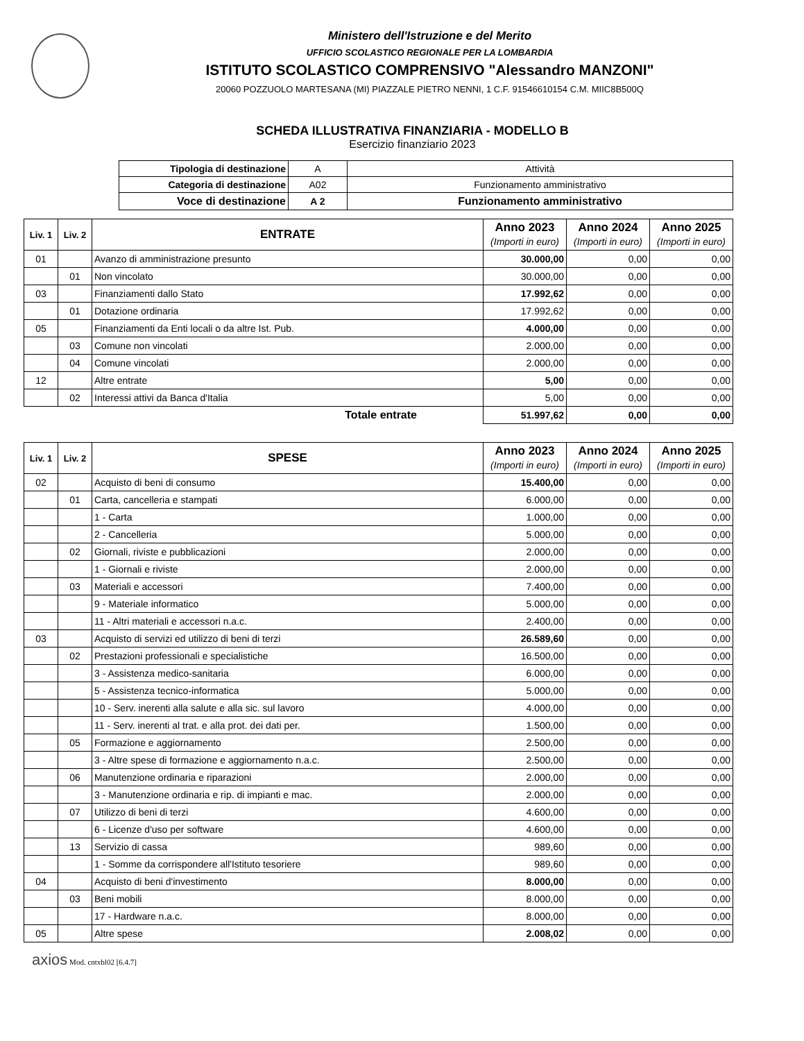Ministero dell'Istruzione e del Merito
UFFICIO SCOLASTICO REGIONALE PER LA LOMBARDIA
ISTITUTO SCOLASTICO COMPRENSIVO "Alessandro MANZONI"
20060 POZZUOLO MARTESANA (MI) PIAZZALE PIETRO NENNI, 1 C.F. 91546610154 C.M. MIIC8B500Q
SCHEDA ILLUSTRATIVA FINANZIARIA - MODELLO B
Esercizio finanziario 2023
| Tipologia di destinazione | A | Attività |
| Categoria di destinazione | A02 | Funzionamento amministrativo |
| Voce di destinazione | A 2 | Funzionamento amministrativo |
| Liv. 1 | Liv. 2 | ENTRATE | Anno 2023 (Importi in euro) | Anno 2024 (Importi in euro) | Anno 2025 (Importi in euro) |
| --- | --- | --- | --- | --- | --- |
| 01 | | Avanzo di amministrazione presunto | 30.000,00 | 0,00 | 0,00 |
| | 01 | Non vincolato | 30.000,00 | 0,00 | 0,00 |
| 03 | | Finanziamenti dallo Stato | 17.992,62 | 0,00 | 0,00 |
| | 01 | Dotazione ordinaria | 17.992,62 | 0,00 | 0,00 |
| 05 | | Finanziamenti da Enti locali o da altre Ist. Pub. | 4.000,00 | 0,00 | 0,00 |
| | 03 | Comune non vincolati | 2.000,00 | 0,00 | 0,00 |
| | 04 | Comune vincolati | 2.000,00 | 0,00 | 0,00 |
| 12 | | Altre entrate | 5,00 | 0,00 | 0,00 |
| | 02 | Interessi attivi da Banca d'Italia | 5,00 | 0,00 | 0,00 |
| Totale entrate | | | 51.997,62 | 0,00 | 0,00 |
| Liv. 1 | Liv. 2 | SPESE | Anno 2023 (Importi in euro) | Anno 2024 (Importi in euro) | Anno 2025 (Importi in euro) |
| --- | --- | --- | --- | --- | --- |
| 02 | | Acquisto di beni di consumo | 15.400,00 | 0,00 | 0,00 |
| | 01 | Carta, cancelleria e stampati | 6.000,00 | 0,00 | 0,00 |
| | | 1 - Carta | 1.000,00 | 0,00 | 0,00 |
| | | 2 - Cancelleria | 5.000,00 | 0,00 | 0,00 |
| | 02 | Giornali, riviste e pubblicazioni | 2.000,00 | 0,00 | 0,00 |
| | | 1 - Giornali e riviste | 2.000,00 | 0,00 | 0,00 |
| | 03 | Materiali e accessori | 7.400,00 | 0,00 | 0,00 |
| | | 9 - Materiale informatico | 5.000,00 | 0,00 | 0,00 |
| | | 11 - Altri materiali e accessori n.a.c. | 2.400,00 | 0,00 | 0,00 |
| 03 | | Acquisto di servizi ed utilizzo di beni di terzi | 26.589,60 | 0,00 | 0,00 |
| | 02 | Prestazioni professionali e specialistiche | 16.500,00 | 0,00 | 0,00 |
| | | 3 - Assistenza medico-sanitaria | 6.000,00 | 0,00 | 0,00 |
| | | 5 - Assistenza tecnico-informatica | 5.000,00 | 0,00 | 0,00 |
| | | 10 - Serv. inerenti alla salute e alla sic. sul lavoro | 4.000,00 | 0,00 | 0,00 |
| | | 11 - Serv. inerenti al trat. e alla prot. dei dati per. | 1.500,00 | 0,00 | 0,00 |
| | 05 | Formazione e aggiornamento | 2.500,00 | 0,00 | 0,00 |
| | | 3 - Altre spese di formazione e aggiornamento n.a.c. | 2.500,00 | 0,00 | 0,00 |
| | 06 | Manutenzione ordinaria e riparazioni | 2.000,00 | 0,00 | 0,00 |
| | | 3 - Manutenzione ordinaria e rip. di impianti e mac. | 2.000,00 | 0,00 | 0,00 |
| | 07 | Utilizzo di beni di terzi | 4.600,00 | 0,00 | 0,00 |
| | | 6 - Licenze d'uso per software | 4.600,00 | 0,00 | 0,00 |
| | 13 | Servizio di cassa | 989,60 | 0,00 | 0,00 |
| | | 1 - Somme da corrispondere all'Istituto tesoriere | 989,60 | 0,00 | 0,00 |
| 04 | | Acquisto di beni d'investimento | 8.000,00 | 0,00 | 0,00 |
| | 03 | Beni mobili | 8.000,00 | 0,00 | 0,00 |
| | | 17 - Hardware n.a.c. | 8.000,00 | 0,00 | 0,00 |
| 05 | | Altre spese | 2.008,02 | 0,00 | 0,00 |
axios Mod. cntxbl02 [6.4.7]